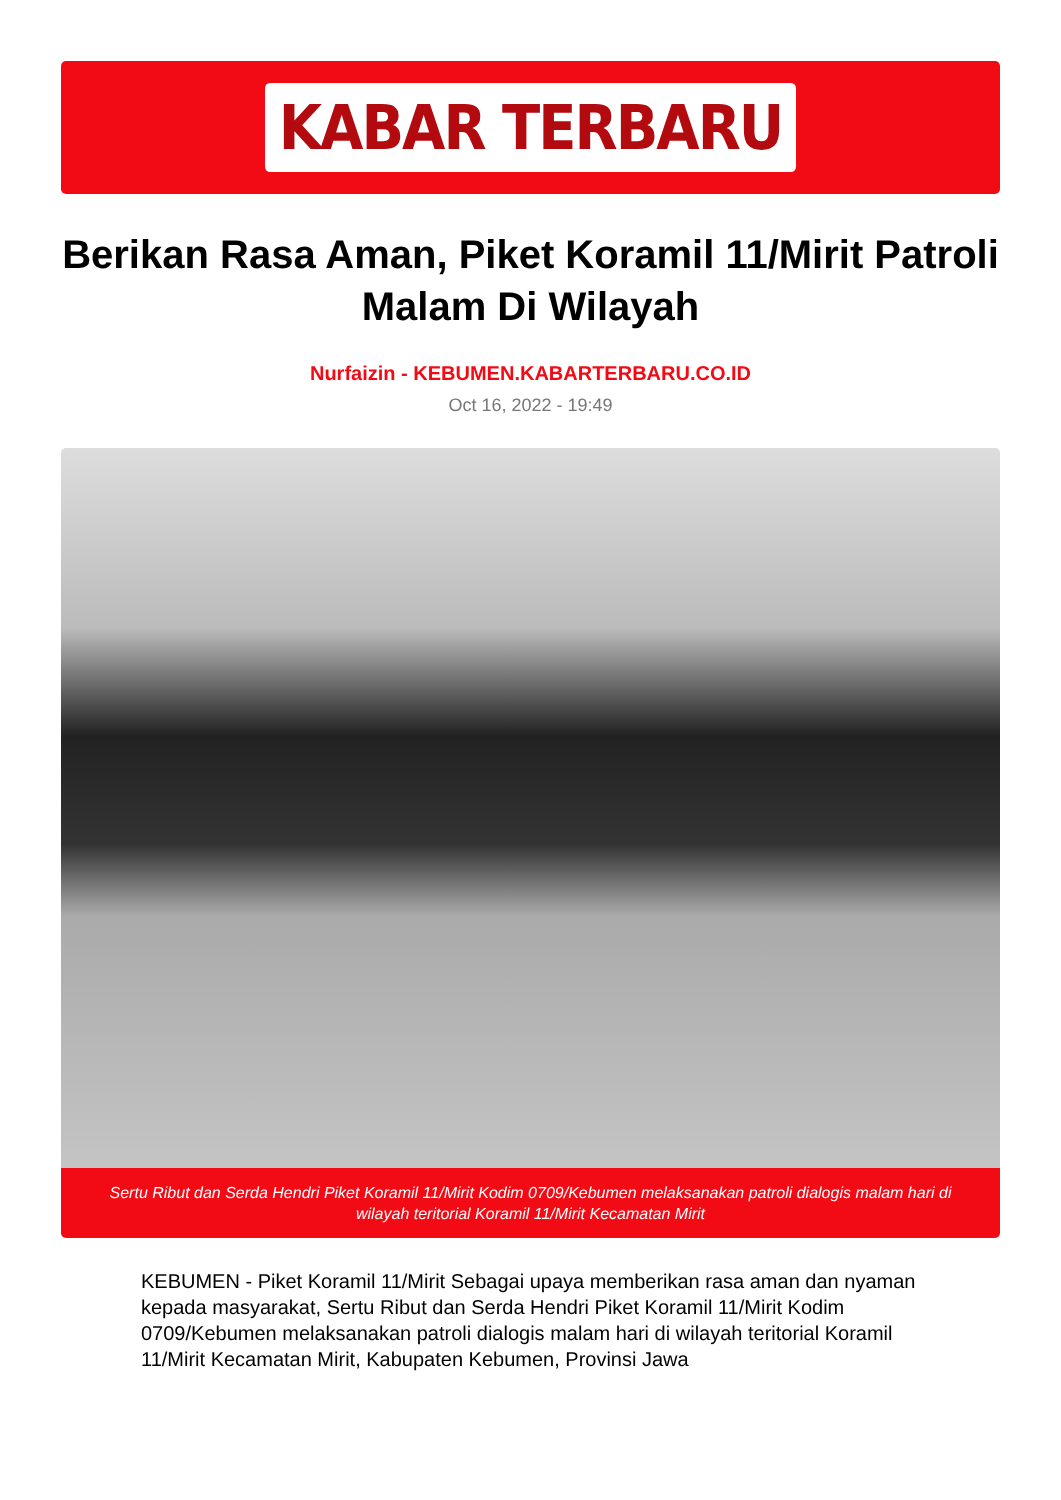KABAR TERBARU
Berikan Rasa Aman, Piket Koramil 11/Mirit Patroli Malam Di Wilayah
Nurfaizin - KEBUMEN.KABARTERBARU.CO.ID
Oct 16, 2022 - 19:49
Sertu Ribut dan Serda Hendri Piket Koramil 11/Mirit Kodim 0709/Kebumen melaksanakan patroli dialogis malam hari di wilayah teritorial Koramil 11/Mirit Kecamatan Mirit
KEBUMEN - Piket Koramil 11/Mirit Sebagai upaya memberikan rasa aman dan nyaman kepada masyarakat, Sertu Ribut dan Serda Hendri Piket Koramil 11/Mirit Kodim 0709/Kebumen melaksanakan patroli dialogis malam hari di wilayah teritorial Koramil 11/Mirit Kecamatan Mirit, Kabupaten Kebumen, Provinsi Jawa